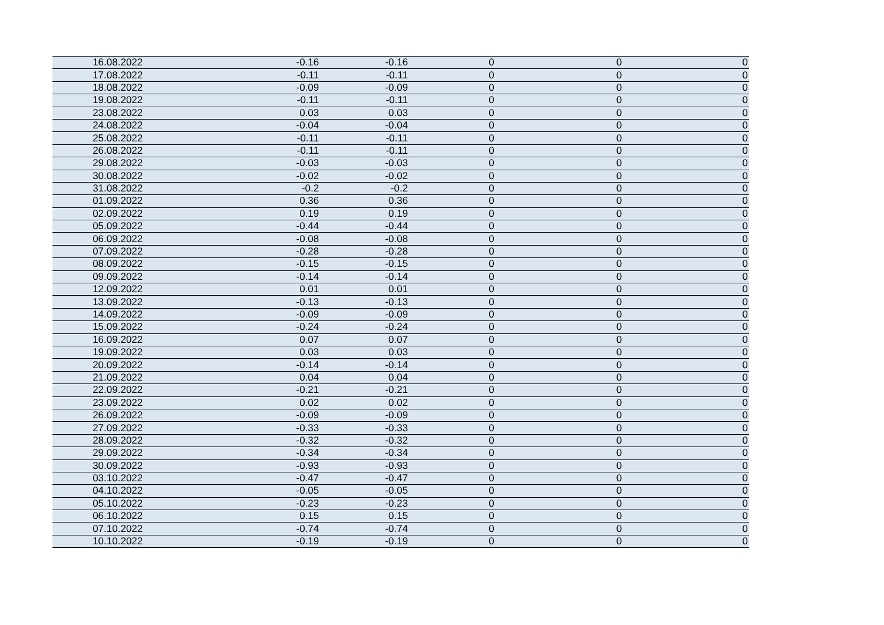| 16.08.2022 | -0.16 | -0.16 | 0 | 0 | 0 |
| 17.08.2022 | -0.11 | -0.11 | 0 | 0 | 0 |
| 18.08.2022 | -0.09 | -0.09 | 0 | 0 | 0 |
| 19.08.2022 | -0.11 | -0.11 | 0 | 0 | 0 |
| 23.08.2022 | 0.03 | 0.03 | 0 | 0 | 0 |
| 24.08.2022 | -0.04 | -0.04 | 0 | 0 | 0 |
| 25.08.2022 | -0.11 | -0.11 | 0 | 0 | 0 |
| 26.08.2022 | -0.11 | -0.11 | 0 | 0 | 0 |
| 29.08.2022 | -0.03 | -0.03 | 0 | 0 | 0 |
| 30.08.2022 | -0.02 | -0.02 | 0 | 0 | 0 |
| 31.08.2022 | -0.2 | -0.2 | 0 | 0 | 0 |
| 01.09.2022 | 0.36 | 0.36 | 0 | 0 | 0 |
| 02.09.2022 | 0.19 | 0.19 | 0 | 0 | 0 |
| 05.09.2022 | -0.44 | -0.44 | 0 | 0 | 0 |
| 06.09.2022 | -0.08 | -0.08 | 0 | 0 | 0 |
| 07.09.2022 | -0.28 | -0.28 | 0 | 0 | 0 |
| 08.09.2022 | -0.15 | -0.15 | 0 | 0 | 0 |
| 09.09.2022 | -0.14 | -0.14 | 0 | 0 | 0 |
| 12.09.2022 | 0.01 | 0.01 | 0 | 0 | 0 |
| 13.09.2022 | -0.13 | -0.13 | 0 | 0 | 0 |
| 14.09.2022 | -0.09 | -0.09 | 0 | 0 | 0 |
| 15.09.2022 | -0.24 | -0.24 | 0 | 0 | 0 |
| 16.09.2022 | 0.07 | 0.07 | 0 | 0 | 0 |
| 19.09.2022 | 0.03 | 0.03 | 0 | 0 | 0 |
| 20.09.2022 | -0.14 | -0.14 | 0 | 0 | 0 |
| 21.09.2022 | 0.04 | 0.04 | 0 | 0 | 0 |
| 22.09.2022 | -0.21 | -0.21 | 0 | 0 | 0 |
| 23.09.2022 | 0.02 | 0.02 | 0 | 0 | 0 |
| 26.09.2022 | -0.09 | -0.09 | 0 | 0 | 0 |
| 27.09.2022 | -0.33 | -0.33 | 0 | 0 | 0 |
| 28.09.2022 | -0.32 | -0.32 | 0 | 0 | 0 |
| 29.09.2022 | -0.34 | -0.34 | 0 | 0 | 0 |
| 30.09.2022 | -0.93 | -0.93 | 0 | 0 | 0 |
| 03.10.2022 | -0.47 | -0.47 | 0 | 0 | 0 |
| 04.10.2022 | -0.05 | -0.05 | 0 | 0 | 0 |
| 05.10.2022 | -0.23 | -0.23 | 0 | 0 | 0 |
| 06.10.2022 | 0.15 | 0.15 | 0 | 0 | 0 |
| 07.10.2022 | -0.74 | -0.74 | 0 | 0 | 0 |
| 10.10.2022 | -0.19 | -0.19 | 0 | 0 | 0 |